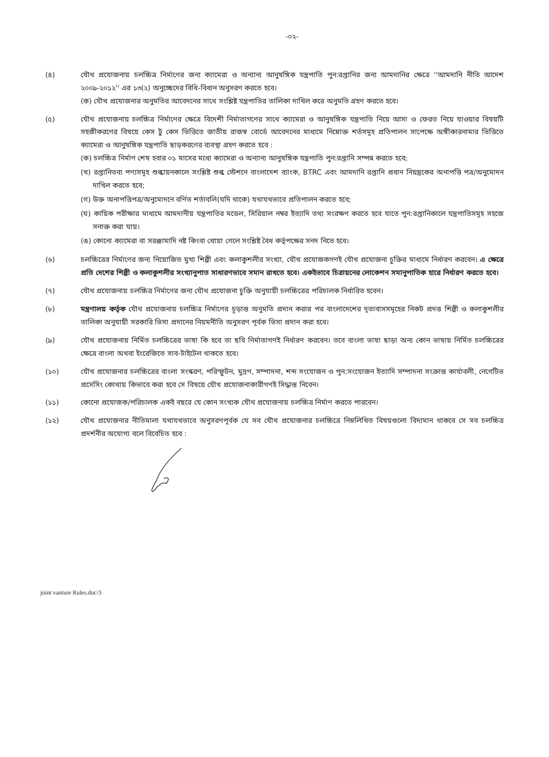-০২-
(৪) যৌথ প্রযোজনায় চলচ্চিত্র নির্মাণের জন্য ক্যামেরা ও অন্যান্য আনুষঙ্গিক যন্ত্রপাতি পুন:রপ্তানির জন্য আমদানির ক্ষেত্রে ''আমদানি নীতি আদেশ ২০০৯-২০১২'' এর ১৩(২) অনুচ্ছেদের বিধি-বিধান অনুসরণ করতে হবে।
(ক) যৌথ প্রযোজনার অনুমতির আবেদনের সাথে সংশ্লিষ্ট যন্ত্রপাতির তালিকা দাখিল করে অনুমতি গ্রহণ করতে হবে।
(৫) যৌথ প্রযোজনায় চলচ্চিত্র নির্মাণের ক্ষেত্রে বিদেশী নির্মাতাগণের সাথে ক্যামেরা ও আনুষঙ্গিক যন্ত্রপাতি নিয়ে আসা ও ফেরত নিয়ে যাওয়ার বিষয়টি সহজীকরণের বিষয়ে কেস টু কেস ভিত্তিতে জাতীয় রাজস্ব বোর্ডে আবেদনের মাধ্যমে নিম্নোক্ত শর্তসমূহ প্রতিপালন সাপেক্ষে অঙ্গীকারনামার ভিত্তিতে ক্যামেরা ও আনুষঙ্গিক যন্ত্রপাতি ছাড়করণের ব্যবস্থা গ্রহণ করতে হবে :
(ক) চলচ্চিত্র নির্মাণ শেষ হবার ০১ মাসের মধ্যে ক্যামেরা ও অন্যান্য আনুষঙ্গিক যন্ত্রপাতি পুন:রপ্তানি সম্পন্ন করতে হবে;
(খ) রপ্তানিতব্য পণ্যসমূহ শুল্কায়নকালে সংশ্লিষ্ট শুল্ক স্টেশনে বাংলাদেশ ব্যাংক, BTRC এবং আমদানি রপ্তানি প্রধান নিয়ন্ত্রকের অনাপত্তি পত্র/অনুমোদন দাখিল করতে হবে;
(গ) উক্ত অনাপত্তিপত্র/অনুমোদনে বর্ণিত শর্তাবলি(যদি থাকে) যথাযথভাবে প্রতিপালন করতে হবে;
(ঘ) কায়িক পরীক্ষার মাধ্যমে আমদানীয় যন্ত্রপাতির মডেল, সিরিয়াল নম্বর ইত্যাদি তথ্য সংরক্ষণ করতে হবে যাতে পুন:রপ্তানিকালে যন্ত্রপাতিসমূহ সহজে সনাক্ত করা যায়।
(ঙ) কোনো ক্যামেরা বা সরঞ্জামাদি নষ্ট কিংবা খোয়া গেলে সংশ্লিষ্ট বৈধ কর্তৃপক্ষের সনদ নিতে হবে।
(৬) চলচ্চিত্রের নির্মাণের জন্য নিয়োজিত মুখ্য শিল্পী এবং কলাকুশলীর সংখ্যা, যৌথ প্রযোজকগণই যৌথ প্রযোজনা চুক্তির মাধ্যমে নির্ধারণ করবেন। এ ক্ষেত্রে প্রতি দেশের শিল্পী ও কলাকুশলীর সংখ্যানুপাত সাধারণভাবে সমান রাখতে হবে। একইভাবে চিত্রায়নের লোকেশন সমানুপাতিক হারে নির্ধারণ করতে হবে।
(৭) যৌথ প্রযোজনায় চলচ্চিত্র নির্মাণের জন্য যৌথ প্রযোজনা চুক্তি অনুযায়ী চলচ্চিত্রের পরিচালক নির্ধারিত হবেন।
(৮) মন্ত্রণালয় কর্তৃক যৌথ প্রযোজনায় চলচ্চিত্র নির্মাণের চূড়ান্ত অনুমতি প্রদান করার পর বাংলাদেশের দূতাবাসসমূহের নিকট প্রদত্ত শিল্পী ও কলাকুশলীর তালিকা অনুযায়ী সরকারি ভিসা প্রদানের নিয়মনীতি অনুসরণ পূর্বক ভিসা প্রদান করা হবে।
(৯) যৌথ প্রযোজনায় নির্মিত চলচ্চিত্রের ভাষা কি হবে তা ছবি নির্মাতাগণই নির্ধারণ করবেন। তবে বাংলা ভাষা ছাড়া অন্য কোন ভাষায় নির্মিত চলচ্চিত্রের ক্ষেত্রে বাংলা অথবা ইংরেজিতে সাব-টাইটেল থাকতে হবে।
(১০) যৌথ প্রযোজনার চলচ্চিত্রের বাংলা সংস্করণ, পরিস্ফুটন, মুদ্রণ, সম্পাদনা, শব্দ সংযোজন ও পুন:সংযোজন ইত্যাদি সম্পাদনা সংক্রান্ত কার্যাবলী, নেগেটিভ প্রসেসিং কোথায় কিভাবে করা হবে সে বিষয়ে যৌথ প্রযোজনাকারীগণই সিদ্ধান্ত নিবেন।
(১১) কোনো প্রযোজক/পরিচালক একই বছরে যে কোন সংখ্যক যৌথ প্রযোজনায় চলচ্চিত্র নির্মাণ করতে পারবেন।
(১২) যৌথ প্রযোজনার নীতিমালা যথাযথভাবে অনুসরণপূর্বক যে সব যৌথ প্রযোজনার চলচ্চিত্রে নিম্নলিখিত বিষয়গুলো বিদ্যমান থাকবে সে সব চলচ্চিত্র প্রদর্শনীর অযোগ্য বলে বিবেচিত হবে :
joint vanture Rules.doc/3